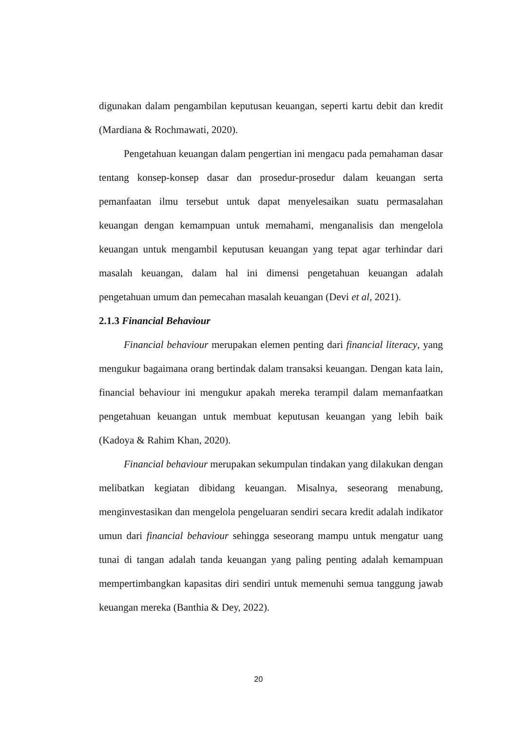digunakan dalam pengambilan keputusan keuangan, seperti kartu debit dan kredit (Mardiana & Rochmawati, 2020).
Pengetahuan keuangan dalam pengertian ini mengacu pada pemahaman dasar tentang konsep-konsep dasar dan prosedur-prosedur dalam keuangan serta pemanfaatan ilmu tersebut untuk dapat menyelesaikan suatu permasalahan keuangan dengan kemampuan untuk memahami, menganalisis dan mengelola keuangan untuk mengambil keputusan keuangan yang tepat agar terhindar dari masalah keuangan, dalam hal ini dimensi pengetahuan keuangan adalah pengetahuan umum dan pemecahan masalah keuangan (Devi et al, 2021).
2.1.3 Financial Behaviour
Financial behaviour merupakan elemen penting dari financial literacy, yang mengukur bagaimana orang bertindak dalam transaksi keuangan. Dengan kata lain, financial behaviour ini mengukur apakah mereka terampil dalam memanfaatkan pengetahuan keuangan untuk membuat keputusan keuangan yang lebih baik (Kadoya & Rahim Khan, 2020).
Financial behaviour merupakan sekumpulan tindakan yang dilakukan dengan melibatkan kegiatan dibidang keuangan. Misalnya, seseorang menabung, menginvestasikan dan mengelola pengeluaran sendiri secara kredit adalah indikator umun dari financial behaviour sehingga seseorang mampu untuk mengatur uang tunai di tangan adalah tanda keuangan yang paling penting adalah kemampuan mempertimbangkan kapasitas diri sendiri untuk memenuhi semua tanggung jawab keuangan mereka (Banthia & Dey, 2022).
20